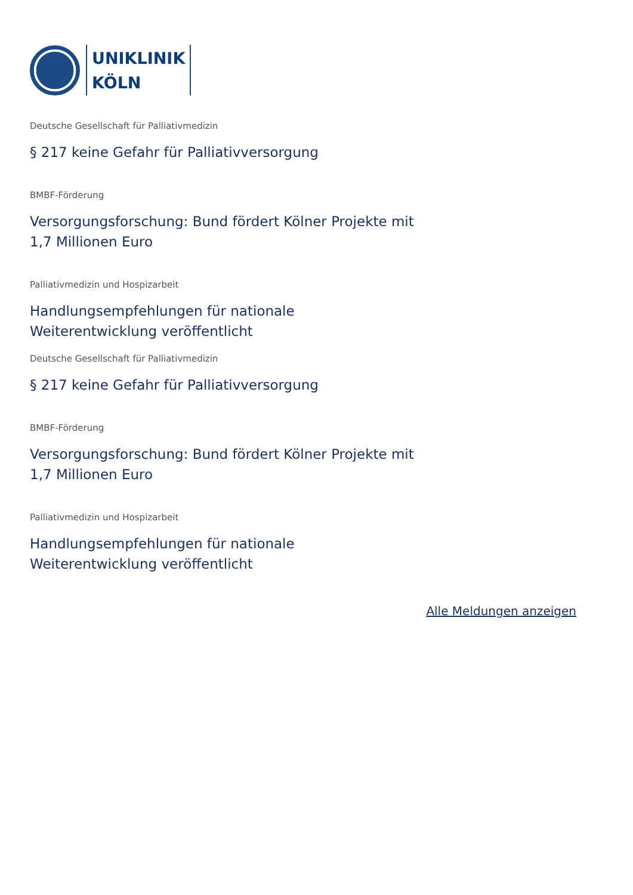UNIKLINIK
KÖLN
Deutsche Gesellschaft für Palliativmedizin
§ 217 keine Gefahr für Palliativversorgung
BMBF-Förderung
Versorgungsforschung: Bund fördert Kölner Projekte mit
1,7 Millionen Euro
Palliativmedizin und Hospizarbeit
Handlungsempfehlungen für nationale
Weiterentwicklung veröffentlicht
Deutsche Gesellschaft für Palliativmedizin
§ 217 keine Gefahr für Palliativversorgung
BMBF-Förderung
Versorgungsforschung: Bund fördert Kölner Projekte mit
1,7 Millionen Euro
Palliativmedizin und Hospizarbeit
Handlungsempfehlungen für nationale
Weiterentwicklung veröffentlicht
Alle Meldungen anzeigen